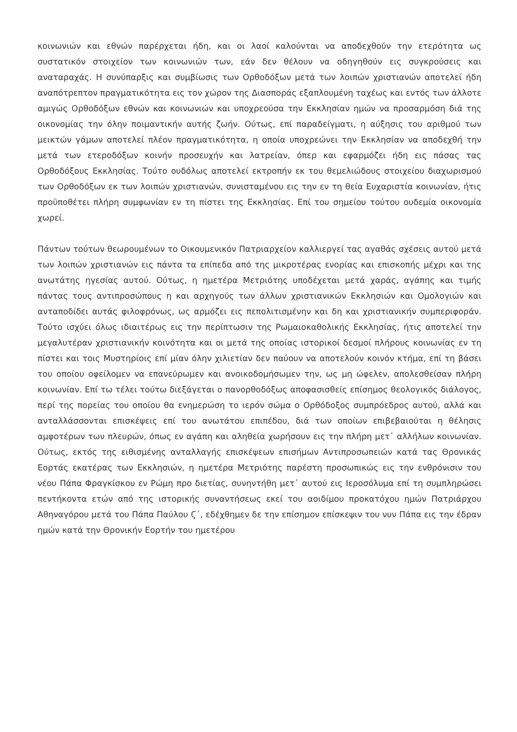κοινωνιών και εθνών παρέρχεται ήδη, και οι λαοί καλούνται να αποδεχθούν την ετερότητα ως συστατικόν στοιχείον των κοινωνιών των, εάν δεν θέλουν να οδηγηθούν εις συγκρούσεις και αναταραχάς. Η συνύπαρξις και συμβίωσις των Ορθοδόξων μετά των λοιπών χριστιανών αποτελεί ήδη αναπότρεπτον πραγματικότητα εις τον χώρον της Διασποράς εξαπλουμένη ταχέως και εντός των άλλοτε αμιγώς Ορθοδόξων εθνών και κοινωνιών και υποχρεούσα την Εκκλησίαν ημών να προσαρμόση διά της οικονομίας την όλην ποιμαντικήν αυτής ζωήν. Ούτως, επί παραδείγματι, η αύξησις του αριθμού των μεικτών γάμων αποτελεί πλέον πραγματικότητα, η οποία υποχρεώνει την Εκκλησίαν να αποδεχθή την μετά των ετεροδόξων κοινήν προσευχήν και λατρείαν, όπερ και εφαρμόζει ήδη εις πάσας τας Ορθοδόξους Εκκλησίας. Τούτο ουδόλως αποτελεί εκτροπήν εκ του θεμελιώδους στοιχείου διαχωρισμού των Ορθοδόξων εκ των λοιπών χριστιανών, συνισταμένου εις την εν τη θεία Ευχαριστία κοινωνίαν, ήτις προϋποθέτει πλήρη συμφωνίαν εν τη πίστει της Εκκλησίας. Επί του σημείου τούτου ουδεμία οικονομία χωρεί.
Πάντων τούτων θεωρουμένων το Οικουμενικόν Πατριαρχείον καλλιεργεί τας αγαθάς σχέσεις αυτού μετά των λοιπών χριστιανών εις πάντα τα επίπεδα από της μικροτέρας ενορίας και επισκοπής μέχρι και της ανωτάτης ηγεσίας αυτού. Ούτως, η ημετέρα Μετριότης υποδέχεται μετά χαράς, αγάπης και τιμής πάντας τους αντιπροσώπους η και αρχηγούς των άλλων χριστιανικών Εκκλησιών και Ομολογιών και ανταποδίδει αυτάς φιλοφρόνως, ως αρμόζει εις πεπολιτισμένην και δη και χριστιανικήν συμπεριφοράν. Τούτο ισχύει όλως ιδιαιτέρως εις την περίπτωσιν της Ρωμαιοκαθολικής Εκκλησίας, ήτις αποτελεί την μεγαλυτέραν χριστιανικήν κοινότητα και οι μετά της οποίας ιστορικοί δεσμοί πλήρους κοινωνίας εν τη πίστει και τοις Μυστηρίοις επί μίαν όλην χιλιετίαν δεν παύουν να αποτελούν κοινόν κτήμα, επί τη βάσει του οποίου οφείλομεν να επανεύρωμεν και ανοικοδομήσωμεν την, ως μη ώφελεν, απολεσθείσαν πλήρη κοινωνίαν. Επί τω τέλει τούτω διεξάγεται ο πανορθοδόξως αποφασισθείς επίσημος θεολογικός διάλογος, περί της πορείας του οποίου θα ενημερώση το ιερόν σώμα ο Ορθόδοξος συμπρόεδρος αυτού, αλλά και ανταλλάσσονται επισκέψεις επί του ανωτάτου επιπέδου, διά των οποίων επιβεβαιούται η θέλησις αμφοτέρων των πλευρών, όπως εν αγάπη και αληθεία χωρήσουν εις την πλήρη μετ᾽ αλλήλων κοινωνίαν. Ούτως, εκτός της ειθισμένης ανταλλαγής επισκέψεων επισήμων Αντιπροσωπειών κατά τας Θρονικάς Εορτάς εκατέρας των Εκκλησιών, η ημετέρα Μετριότης παρέστη προσωπικώς εις την ενθρόνισιν του νέου Πάπα Φραγκίσκου εν Ρώμη προ διετίας, συνηντήθη μετ᾽ αυτού εις Ιεροσόλυμα επί τη συμπληρώσει πεντήκοντα ετών από της ιστορικής συναντήσεως εκεί του αοιδίμου προκατόχου ημών Πατριάρχου Αθηναγόρου μετά του Πάπα Παύλου Ϛ΄, εδέχθημεν δε την επίσημον επίσκεψιν του νυν Πάπα εις την έδραν ημών κατά την Θρονικήν Εορτήν του ημετέρου